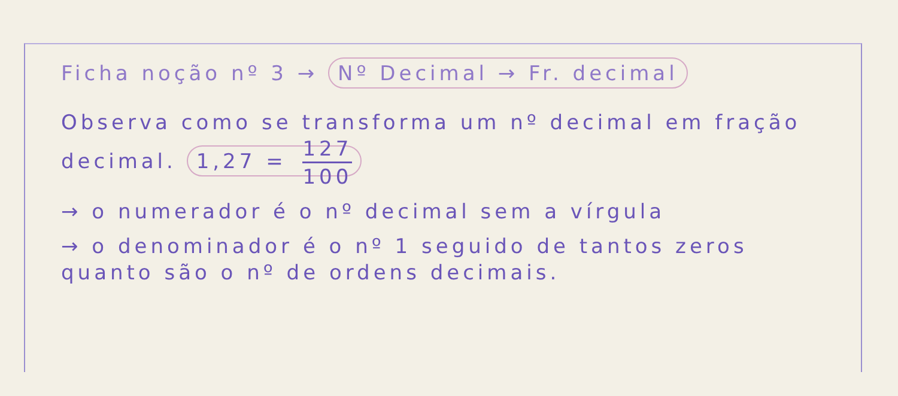Ficha noção nº 3 → Nº Decimal → Fr. decimal
Observa como se transforma um nº decimal em fração decimal. 1,27 = 127 100
→ o numerador é o nº decimal sem a vírgula
→ o denominador é o nº 1 seguido de tantos zeros quanto são o nº de ordens decimais.